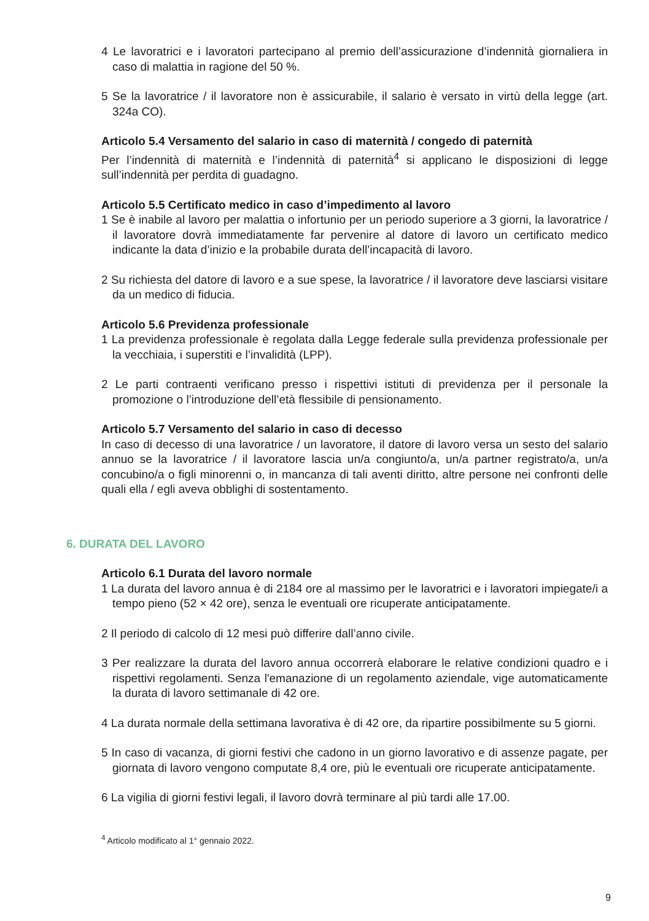4 Le lavoratrici e i lavoratori partecipano al premio dell’assicurazione d’indennità giornaliera in caso di malattia in ragione del 50 %.
5 Se la lavoratrice / il lavoratore non è assicurabile, il salario è versato in virtù della legge (art. 324a CO).
Articolo 5.4 Versamento del salario in caso di maternità / congedo di paternità
Per l’indennità di maternità e l’indennità di paternità<sup>4</sup> si applicano le disposizioni di legge sull’indennità per perdita di guadagno.
Articolo 5.5 Certificato medico in caso d’impedimento al lavoro
1 Se è inabile al lavoro per malattia o infortunio per un periodo superiore a 3 giorni, la lavoratrice / il lavoratore dovrà immediatamente far pervenire al datore di lavoro un certificato medico indicante la data d’inizio e la probabile durata dell’incapacità di lavoro.
2 Su richiesta del datore di lavoro e a sue spese, la lavoratrice / il lavoratore deve lasciarsi visitare da un medico di fiducia.
Articolo 5.6 Previdenza professionale
1 La previdenza professionale è regolata dalla Legge federale sulla previdenza professionale per la vecchiaia, i superstiti e l’invalidità (LPP).
2 Le parti contraenti verificano presso i rispettivi istituti di previdenza per il personale la promozione o l’introduzione dell’età flessibile di pensionamento.
Articolo 5.7 Versamento del salario in caso di decesso
In caso di decesso di una lavoratrice / un lavoratore, il datore di lavoro versa un sesto del salario annuo se la lavoratrice / il lavoratore lascia un/a congiunto/a, un/a partner registrato/a, un/a concubino/a o figli minorenni o, in mancanza di tali aventi diritto, altre persone nei confronti delle quali ella / egli aveva obblighi di sostentamento.
6. DURATA DEL LAVORO
Articolo 6.1 Durata del lavoro normale
1 La durata del lavoro annua è di 2184 ore al massimo per le lavoratrici e i lavoratori impiegate/i a tempo pieno (52 × 42 ore), senza le eventuali ore ricuperate anticipatamente.
2 Il periodo di calcolo di 12 mesi può differire dall’anno civile.
3 Per realizzare la durata del lavoro annua occorrerà elaborare le relative condizioni quadro e i rispettivi regolamenti. Senza l'emanazione di un regolamento aziendale, vige automaticamente la durata di lavoro settimanale di 42 ore.
4 La durata normale della settimana lavorativa è di 42 ore, da ripartire possibilmente su 5 giorni.
5 In caso di vacanza, di giorni festivi che cadono in un giorno lavorativo e di assenze pagate, per giornata di lavoro vengono computate 8,4 ore, più le eventuali ore ricuperate anticipatamente.
6 La vigilia di giorni festivi legali, il lavoro dovrà terminare al più tardi alle 17.00.
<sup>4</sup> Articolo modificato al 1° gennaio 2022.
9